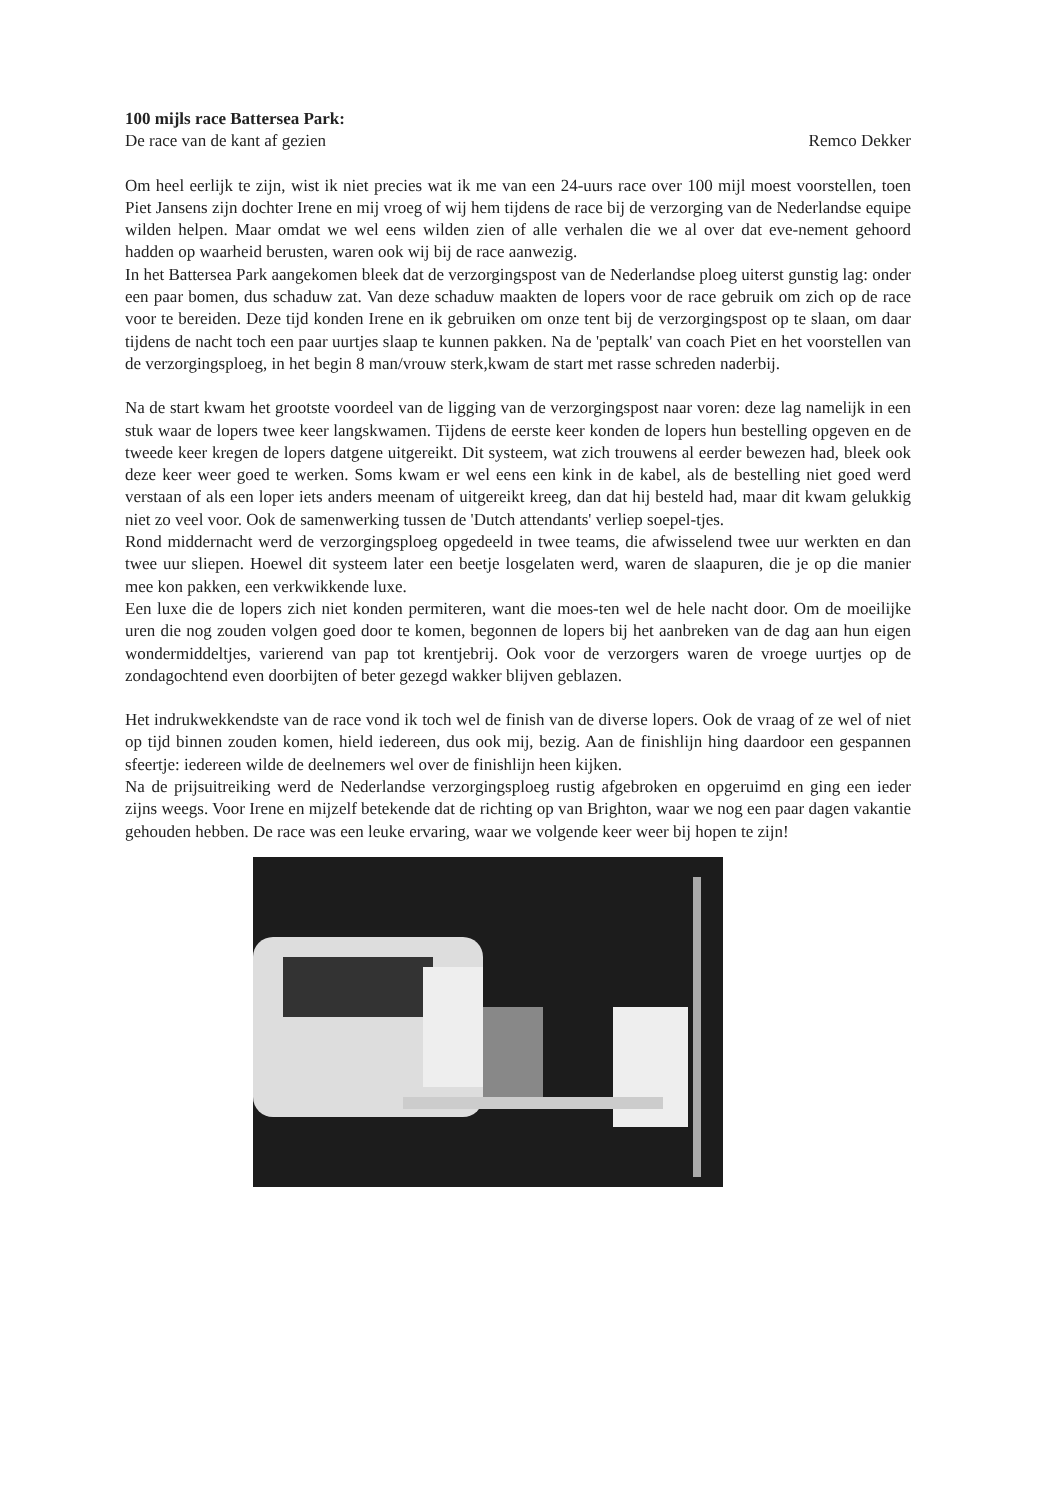100 mijls race Battersea Park:
De race van de kant af gezien Remco Dekker
Om heel eerlijk te zijn, wist ik niet precies wat ik me van een 24-uurs race over 100 mijl moest voorstellen, toen Piet Jansens zijn dochter Irene en mij vroeg of wij hem tijdens de race bij de verzorging van de Nederlandse equipe wilden helpen. Maar omdat we wel eens wilden zien of alle verhalen die we al over dat eve-nement gehoord hadden op waarheid berusten, waren ook wij bij de race aanwezig.
In het Battersea Park aangekomen bleek dat de verzorgingspost van de Nederlandse ploeg uiterst gunstig lag: onder een paar bomen, dus schaduw zat. Van deze schaduw maakten de lopers voor de race gebruik om zich op de race voor te bereiden. Deze tijd konden Irene en ik gebruiken om onze tent bij de verzorgingspost op te slaan, om daar tijdens de nacht toch een paar uurtjes slaap te kunnen pakken. Na de 'peptalk' van coach Piet en het voorstellen van de verzorgingsploeg, in het begin 8 man/vrouw sterk,kwam de start met rasse schreden naderbij.
Na de start kwam het grootste voordeel van de ligging van de verzorgingspost naar voren: deze lag namelijk in een stuk waar de lopers twee keer langskwamen. Tijdens de eerste keer konden de lopers hun bestelling opgeven en de tweede keer kregen de lopers datgene uitgereikt. Dit systeem, wat zich trouwens al eerder bewezen had, bleek ook deze keer weer goed te werken. Soms kwam er wel eens een kink in de kabel, als de bestelling niet goed werd verstaan of als een loper iets anders meenam of uitgereikt kreeg, dan dat hij besteld had, maar dit kwam gelukkig niet zo veel voor. Ook de samenwerking tussen de 'Dutch attendants' verliep soepel-tjes.
Rond middernacht werd de verzorgingsploeg opgedeeld in twee teams, die afwisselend twee uur werkten en dan twee uur sliepen. Hoewel dit systeem later een beetje losgelaten werd, waren de slaapuren, die je op die manier mee kon pakken, een verkwikkende luxe.
Een luxe die de lopers zich niet konden permiteren, want die moes-ten wel de hele nacht door. Om de moeilijke uren die nog zouden volgen goed door te komen, begonnen de lopers bij het aanbreken van de dag aan hun eigen wondermiddeltjes, varierend van pap tot krentjebrij. Ook voor de verzorgers waren de vroege uurtjes op de zondagochtend even doorbijten of beter gezegd wakker blijven geblazen.
Het indrukwekkendste van de race vond ik toch wel de finish van de diverse lopers. Ook de vraag of ze wel of niet op tijd binnen zouden komen, hield iedereen, dus ook mij, bezig. Aan de finishlijn hing daardoor een gespannen sfeertje: iedereen wilde de deelnemers wel over de finishlijn heen kijken.
Na de prijsuitreiking werd de Nederlandse verzorgingsploeg rustig afgebroken en opgeruimd en ging een ieder zijns weegs. Voor Irene en mijzelf betekende dat de richting op van Brighton, waar we nog een paar dagen vakantie gehouden hebben. De race was een leuke ervaring, waar we volgende keer weer bij hopen te zijn!